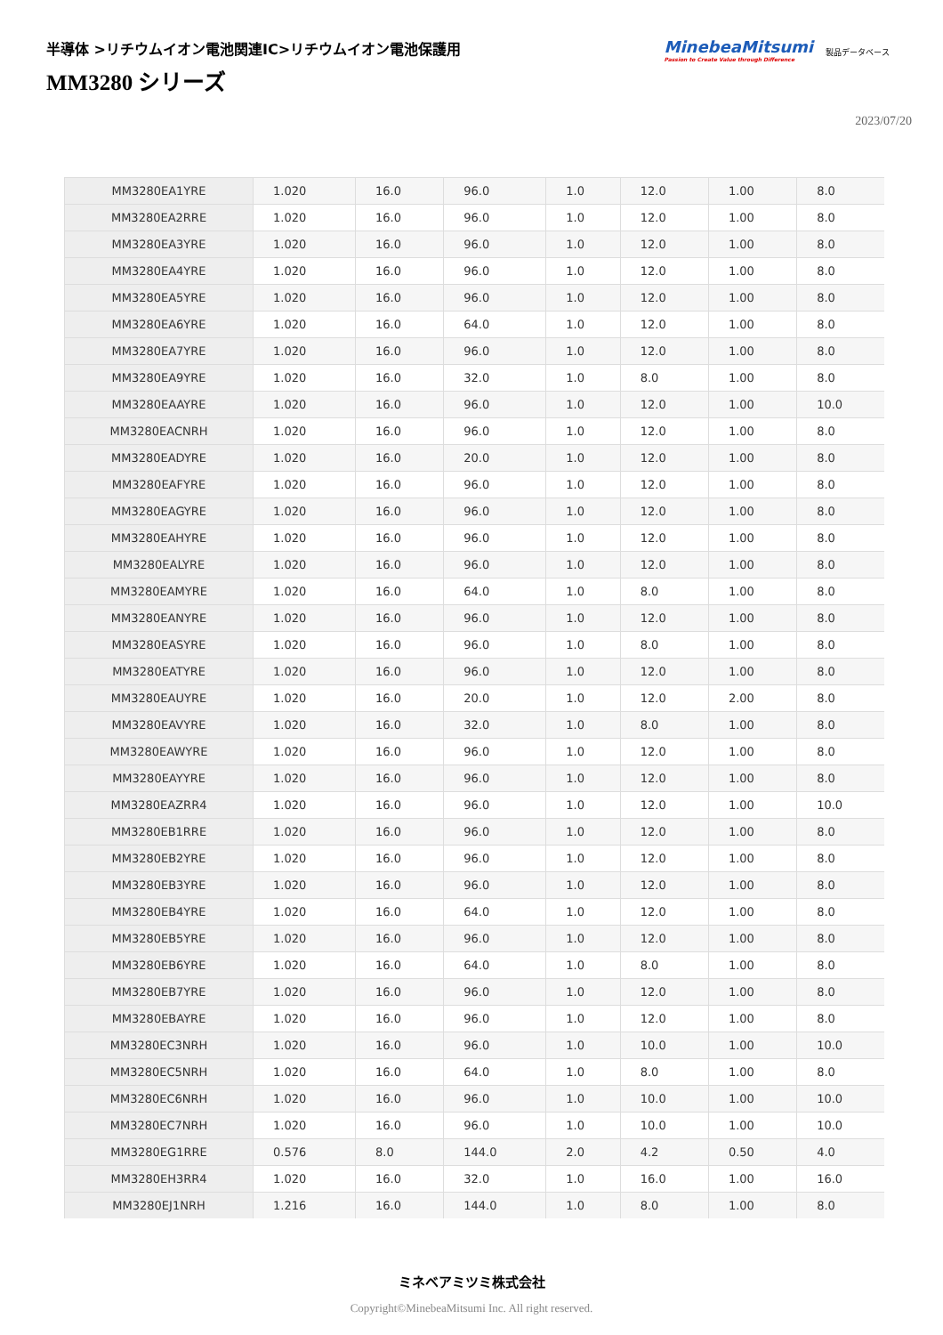半導体 >リチウムイオン電池関連IC>リチウムイオン電池保護用
MM3280 シリーズ
MinebeaMitsumi
Passion to Create Value through Difference
製品データベース
2023/07/20
| MM3280EA1YRE | 1.020 | 16.0 | 96.0 | 1.0 | 12.0 | 1.00 | 8.0 |
| MM3280EA2RRE | 1.020 | 16.0 | 96.0 | 1.0 | 12.0 | 1.00 | 8.0 |
| MM3280EA3YRE | 1.020 | 16.0 | 96.0 | 1.0 | 12.0 | 1.00 | 8.0 |
| MM3280EA4YRE | 1.020 | 16.0 | 96.0 | 1.0 | 12.0 | 1.00 | 8.0 |
| MM3280EA5YRE | 1.020 | 16.0 | 96.0 | 1.0 | 12.0 | 1.00 | 8.0 |
| MM3280EA6YRE | 1.020 | 16.0 | 64.0 | 1.0 | 12.0 | 1.00 | 8.0 |
| MM3280EA7YRE | 1.020 | 16.0 | 96.0 | 1.0 | 12.0 | 1.00 | 8.0 |
| MM3280EA9YRE | 1.020 | 16.0 | 32.0 | 1.0 | 8.0 | 1.00 | 8.0 |
| MM3280EAAYRE | 1.020 | 16.0 | 96.0 | 1.0 | 12.0 | 1.00 | 10.0 |
| MM3280EACNRH | 1.020 | 16.0 | 96.0 | 1.0 | 12.0 | 1.00 | 8.0 |
| MM3280EADYRE | 1.020 | 16.0 | 20.0 | 1.0 | 12.0 | 1.00 | 8.0 |
| MM3280EAFYRE | 1.020 | 16.0 | 96.0 | 1.0 | 12.0 | 1.00 | 8.0 |
| MM3280EAGYRE | 1.020 | 16.0 | 96.0 | 1.0 | 12.0 | 1.00 | 8.0 |
| MM3280EAHYRE | 1.020 | 16.0 | 96.0 | 1.0 | 12.0 | 1.00 | 8.0 |
| MM3280EALYRE | 1.020 | 16.0 | 96.0 | 1.0 | 12.0 | 1.00 | 8.0 |
| MM3280EAMYRE | 1.020 | 16.0 | 64.0 | 1.0 | 8.0 | 1.00 | 8.0 |
| MM3280EANYRE | 1.020 | 16.0 | 96.0 | 1.0 | 12.0 | 1.00 | 8.0 |
| MM3280EASYRE | 1.020 | 16.0 | 96.0 | 1.0 | 8.0 | 1.00 | 8.0 |
| MM3280EATYRE | 1.020 | 16.0 | 96.0 | 1.0 | 12.0 | 1.00 | 8.0 |
| MM3280EAUYRE | 1.020 | 16.0 | 20.0 | 1.0 | 12.0 | 2.00 | 8.0 |
| MM3280EAVYRE | 1.020 | 16.0 | 32.0 | 1.0 | 8.0 | 1.00 | 8.0 |
| MM3280EAWYRE | 1.020 | 16.0 | 96.0 | 1.0 | 12.0 | 1.00 | 8.0 |
| MM3280EAYYRE | 1.020 | 16.0 | 96.0 | 1.0 | 12.0 | 1.00 | 8.0 |
| MM3280EAZRR4 | 1.020 | 16.0 | 96.0 | 1.0 | 12.0 | 1.00 | 10.0 |
| MM3280EB1RRE | 1.020 | 16.0 | 96.0 | 1.0 | 12.0 | 1.00 | 8.0 |
| MM3280EB2YRE | 1.020 | 16.0 | 96.0 | 1.0 | 12.0 | 1.00 | 8.0 |
| MM3280EB3YRE | 1.020 | 16.0 | 96.0 | 1.0 | 12.0 | 1.00 | 8.0 |
| MM3280EB4YRE | 1.020 | 16.0 | 64.0 | 1.0 | 12.0 | 1.00 | 8.0 |
| MM3280EB5YRE | 1.020 | 16.0 | 96.0 | 1.0 | 12.0 | 1.00 | 8.0 |
| MM3280EB6YRE | 1.020 | 16.0 | 64.0 | 1.0 | 8.0 | 1.00 | 8.0 |
| MM3280EB7YRE | 1.020 | 16.0 | 96.0 | 1.0 | 12.0 | 1.00 | 8.0 |
| MM3280EBAYRE | 1.020 | 16.0 | 96.0 | 1.0 | 12.0 | 1.00 | 8.0 |
| MM3280EC3NRH | 1.020 | 16.0 | 96.0 | 1.0 | 10.0 | 1.00 | 10.0 |
| MM3280EC5NRH | 1.020 | 16.0 | 64.0 | 1.0 | 8.0 | 1.00 | 8.0 |
| MM3280EC6NRH | 1.020 | 16.0 | 96.0 | 1.0 | 10.0 | 1.00 | 10.0 |
| MM3280EC7NRH | 1.020 | 16.0 | 96.0 | 1.0 | 10.0 | 1.00 | 10.0 |
| MM3280EG1RRE | 0.576 | 8.0 | 144.0 | 2.0 | 4.2 | 0.50 | 4.0 |
| MM3280EH3RR4 | 1.020 | 16.0 | 32.0 | 1.0 | 16.0 | 1.00 | 16.0 |
| MM3280EJ1NRH | 1.216 | 16.0 | 144.0 | 1.0 | 8.0 | 1.00 | 8.0 |
ミネベアミツミ株式会社
Copyright©MinebeaMitsumi Inc. All right reserved.